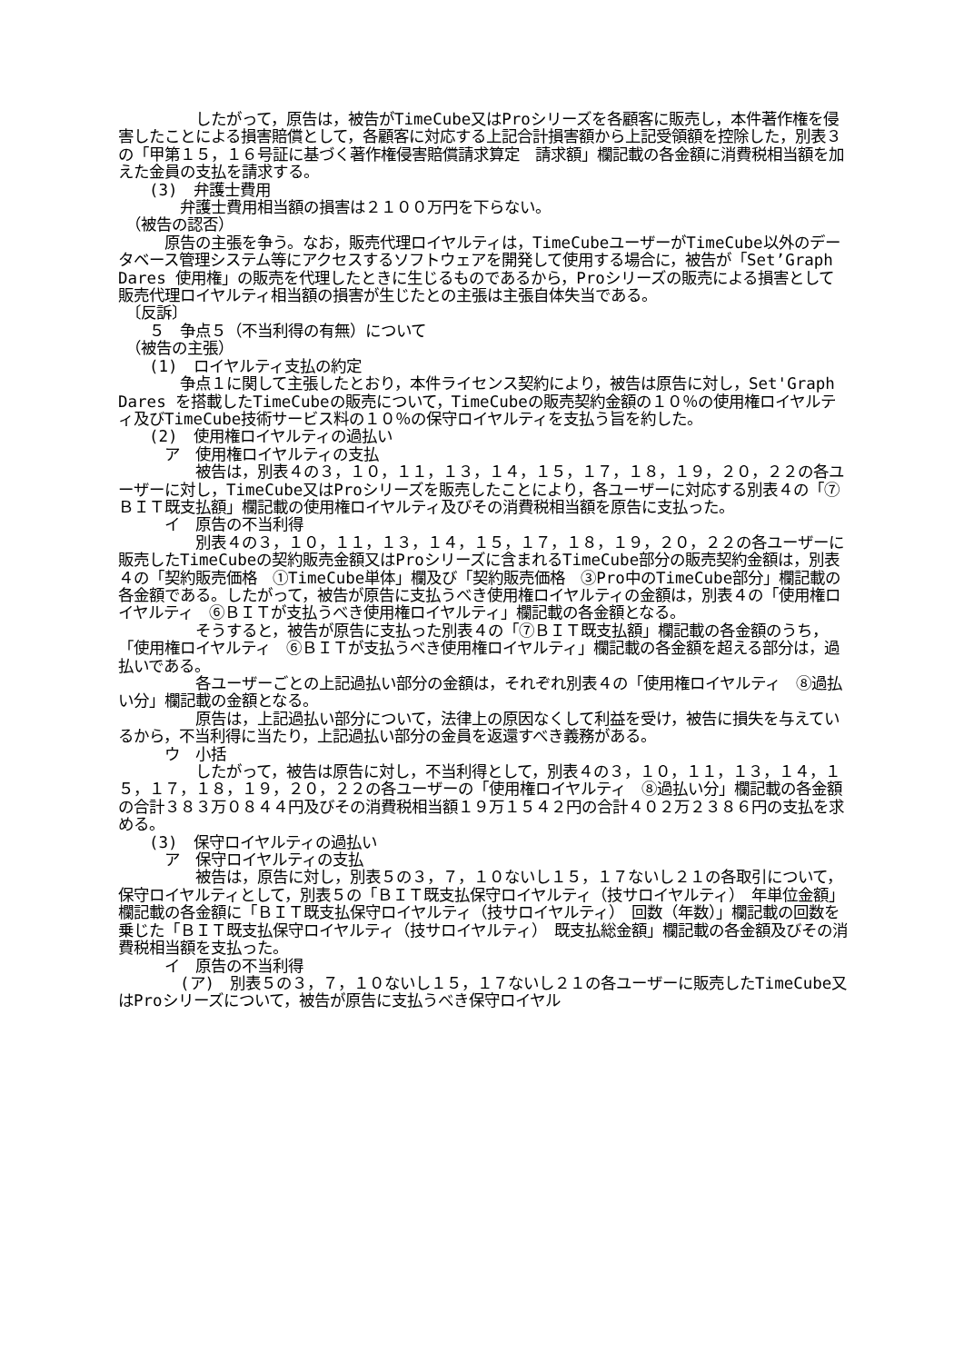したがって，原告は，被告がTimeCube又はProシリーズを各顧客に販売し，本件著作権を侵害したことによる損害賠償として，各顧客に対応する上記合計損害額から上記受領額を控除した，別表３の「甲第１５，１６号証に基づく著作権侵害賠償請求算定　請求額」欄記載の各金額に消費税相当額を加えた金員の支払を請求する。
　　(3)　弁護士費用
　　　　弁護士費用相当額の損害は２１００万円を下らない。
　（被告の認否）
　　　原告の主張を争う。なお，販売代理ロイヤルティは，TimeCubeユーザーがTimeCube以外のデータベース管理システム等にアクセスするソフトウェアを開発して使用する場合に，被告が「Set’Graph Dares 使用権」の販売を代理したときに生じるものであるから，Proシリーズの販売による損害として販売代理ロイヤルティ相当額の損害が生じたとの主張は主張自体失当である。
　〔反訴〕
　　５　争点５（不当利得の有無）について
　（被告の主張）
　　(1)　ロイヤルティ支払の約定
　　　　争点１に関して主張したとおり，本件ライセンス契約により，被告は原告に対し，Set'Graph Dares を搭載したTimeCubeの販売について，TimeCubeの販売契約金額の１０％の使用権ロイヤルティ及びTimeCube技術サービス料の１０％の保守ロイヤルティを支払う旨を約した。
　　(2)　使用権ロイヤルティの過払い
　　　ア　使用権ロイヤルティの支払
　　　　　被告は，別表４の３，１０，１１，１３，１４，１５，１７，１８，１９，２０，２２の各ユーザーに対し，TimeCube又はProシリーズを販売したことにより，各ユーザーに対応する別表４の「⑦ＢＩＴ既支払額」欄記載の使用権ロイヤルティ及びその消費税相当額を原告に支払った。
　　　イ　原告の不当利得
　　　　　別表４の３，１０，１１，１３，１４，１５，１７，１８，１９，２０，２２の各ユーザーに販売したTimeCubeの契約販売金額又はProシリーズに含まれるTimeCube部分の販売契約金額は，別表４の「契約販売価格　①TimeCube単体」欄及び「契約販売価格　③Pro中のTimeCube部分」欄記載の各金額である。したがって，被告が原告に支払うべき使用権ロイヤルティの金額は，別表４の「使用権ロイヤルティ　⑥ＢＩＴが支払うべき使用権ロイヤルティ」欄記載の各金額となる。
　　　　　そうすると，被告が原告に支払った別表４の「⑦ＢＩＴ既支払額」欄記載の各金額のうち，「使用権ロイヤルティ　⑥ＢＩＴが支払うべき使用権ロイヤルティ」欄記載の各金額を超える部分は，過払いである。
　　　　　各ユーザーごとの上記過払い部分の金額は，それぞれ別表４の「使用権ロイヤルティ　⑧過払い分」欄記載の金額となる。
　　　　　原告は，上記過払い部分について，法律上の原因なくして利益を受け，被告に損失を与えているから，不当利得に当たり，上記過払い部分の金員を返還すべき義務がある。
　　　ウ　小括
　　　　　したがって，被告は原告に対し，不当利得として，別表４の３，１０，１１，１３，１４，１５，１７，１８，１９，２０，２２の各ユーザーの「使用権ロイヤルティ　⑧過払い分」欄記載の各金額の合計３８３万０８４４円及びその消費税相当額１９万１５４２円の合計４０２万２３８６円の支払を求める。
　　(3)　保守ロイヤルティの過払い
　　　ア　保守ロイヤルティの支払
　　　　　被告は，原告に対し，別表５の３，７，１０ないし１５，１７ないし２１の各取引について，保守ロイヤルティとして，別表５の「ＢＩＴ既支払保守ロイヤルティ（技サロイヤルティ）　年単位金額」欄記載の各金額に「ＢＩＴ既支払保守ロイヤルティ（技サロイヤルティ）　回数（年数）」欄記載の回数を乗じた「ＢＩＴ既支払保守ロイヤルティ（技サロイヤルティ）　既支払総金額」欄記載の各金額及びその消費税相当額を支払った。
　　　イ　原告の不当利得
　　　　(ア)　別表５の３，７，１０ないし１５，１７ないし２１の各ユーザーに販売したTimeCube又はProシリーズについて，被告が原告に支払うべき保守ロイヤル